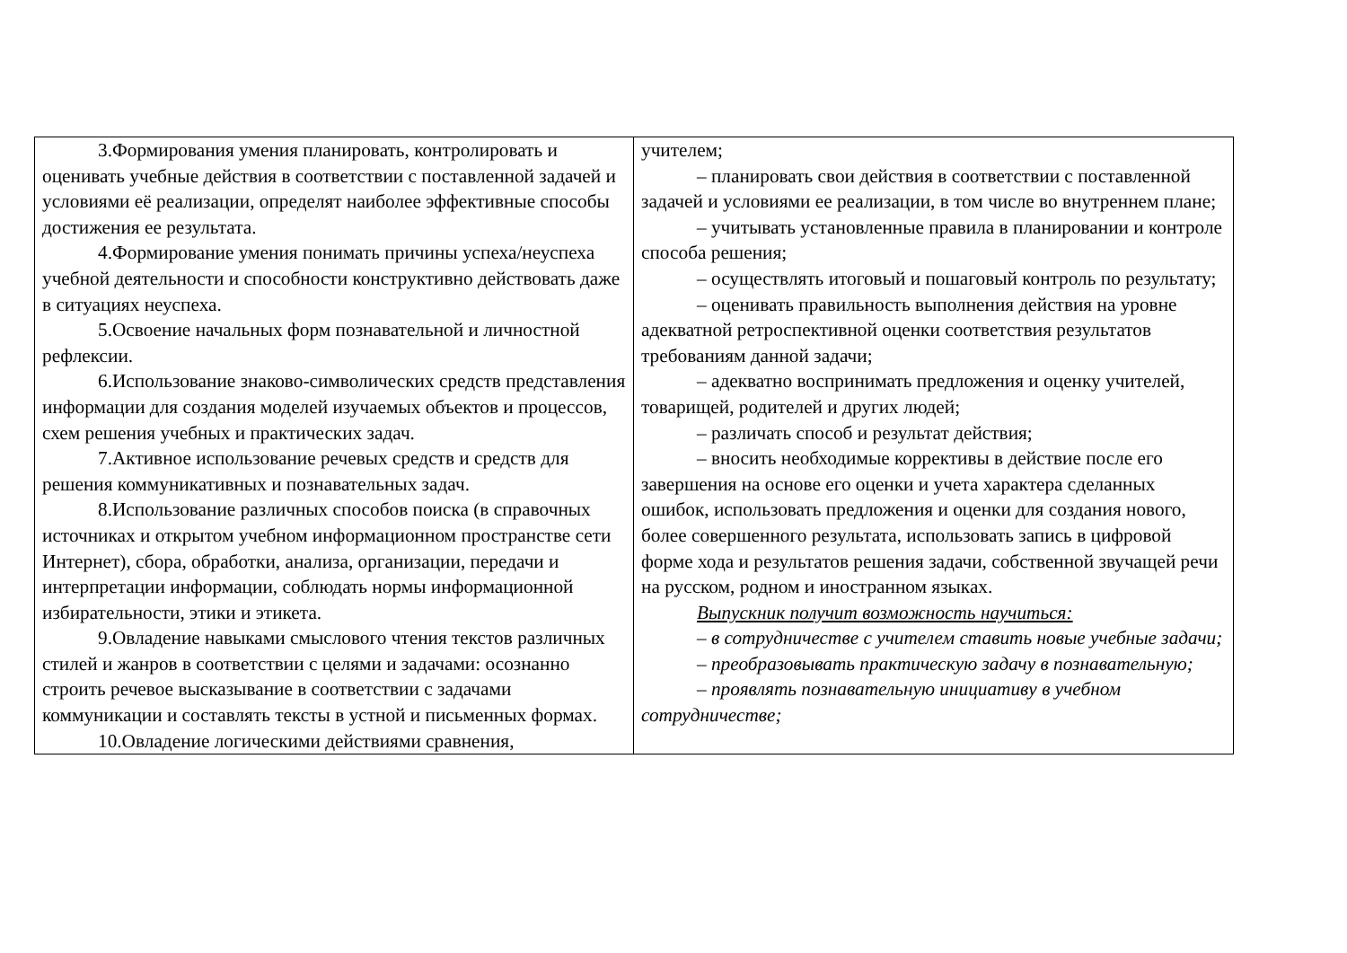| 3.Формирования умения планировать, контролировать и оценивать учебные действия в соответствии с поставленной задачей и условиями её реализации, определят наиболее эффективные способы достижения ее результата. 4.Формирование умения понимать причины успеха/неуспеха учебной деятельности и способности конструктивно действовать даже в ситуациях неуспеха. 5.Освоение начальных форм познавательной и личностной рефлексии. 6.Использование знаково-символических средств представления информации для создания моделей изучаемых объектов и процессов, схем решения учебных и практических задач. 7.Активное использование речевых средств и средств для решения коммуникативных и познавательных задач. 8.Использование различных способов поиска (в справочных источниках и открытом учебном информационном пространстве сети Интернет), сбора, обработки, анализа, организации, передачи и интерпретации информации, соблюдать нормы информационной избирательности, этики и этикета. 9.Овладение навыками смыслового чтения текстов различных стилей и жанров в соответствии с целями и задачами: осознанно строить речевое высказывание в соответствии с задачами коммуникации и составлять тексты в устной и письменных формах. 10.Овладение логическими действиями сравнения, | учителем; – планировать свои действия в соответствии с поставленной задачей и условиями ее реализации, в том числе во внутреннем плане; – учитывать установленные правила в планировании и контроле способа решения; – осуществлять итоговый и пошаговый контроль по результату; – оценивать правильность выполнения действия на уровне адекватной ретроспективной оценки соответствия результатов требованиям данной задачи; – адекватно воспринимать предложения и оценку учителей, товарищей, родителей и других людей; – различать способ и результат действия; – вносить необходимые коррективы в действие после его завершения на основе его оценки и учета характера сделанных ошибок, использовать предложения и оценки для создания нового, более совершенного результата, использовать запись в цифровой форме хода и результатов решения задачи, собственной звучащей речи на русском, родном и иностранном языках. Выпускник получит возможность научиться: – в сотрудничестве с учителем ставить новые учебные задачи; – преобразовывать практическую задачу в познавательную; – проявлять познавательную инициативу в учебном сотрудничестве; |